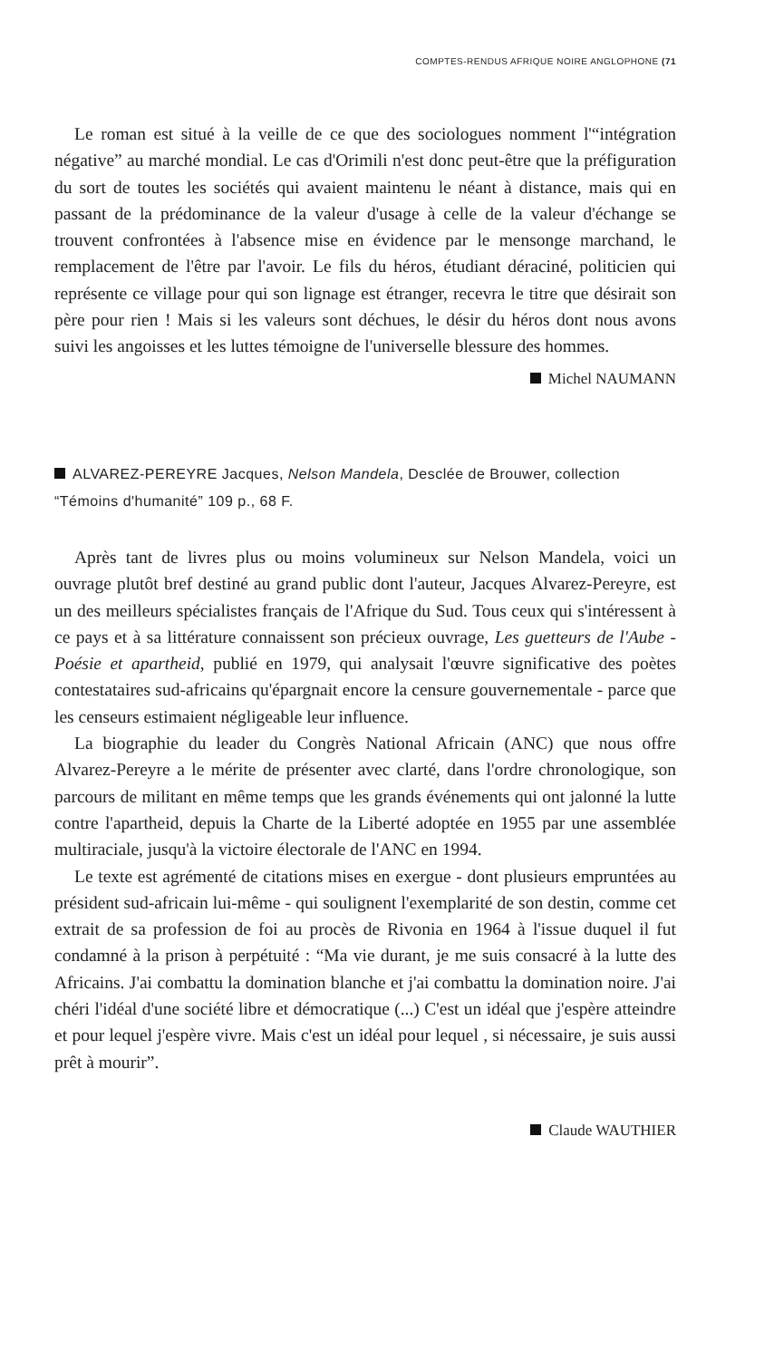COMPTES-RENDUS AFRIQUE NOIRE ANGLOPHONE (71
Le roman est situé à la veille de ce que des sociologues nomment l'“intégration négative” au marché mondial. Le cas d'Orimili n'est donc peut-être que la préfiguration du sort de toutes les sociétés qui avaient maintenu le néant à distance, mais qui en passant de la prédominance de la valeur d'usage à celle de la valeur d'échange se trouvent confrontées à l'absence mise en évidence par le mensonge marchand, le remplacement de l'être par l'avoir. Le fils du héros, étudiant déraciné, politicien qui représente ce village pour qui son lignage est étranger, recevra le titre que désirait son père pour rien ! Mais si les valeurs sont déchues, le désir du héros dont nous avons suivi les angoisses et les luttes témoigne de l'universelle blessure des hommes.
Michel NAUMANN
ALVAREZ-PEREYRE Jacques, Nelson Mandela, Desclée de Brouwer, collection “Témoins d'humanité” 109 p., 68 F.
Après tant de livres plus ou moins volumineux sur Nelson Mandela, voici un ouvrage plutôt bref destiné au grand public dont l'auteur, Jacques Alvarez-Pereyre, est un des meilleurs spécialistes français de l'Afrique du Sud. Tous ceux qui s'intéressent à ce pays et à sa littérature connaissent son précieux ouvrage, Les guetteurs de l'Aube - Poésie et apartheid, publié en 1979, qui analysait l'œuvre significative des poètes contestataires sud-africains qu'épargnait encore la censure gouvernementale - parce que les censeurs estimaient négligeable leur influence.
La biographie du leader du Congrès National Africain (ANC) que nous offre Alvarez-Pereyre a le mérite de présenter avec clarté, dans l'ordre chronologique, son parcours de militant en même temps que les grands événements qui ont jalonné la lutte contre l'apartheid, depuis la Charte de la Liberté adoptée en 1955 par une assemblée multiraciale, jusqu'à la victoire électorale de l'ANC en 1994.
Le texte est agrémenté de citations mises en exergue - dont plusieurs empruntées au président sud-africain lui-même - qui soulignent l'exemplarité de son destin, comme cet extrait de sa profession de foi au procès de Rivonia en 1964 à l'issue duquel il fut condamné à la prison à perpétuité : “Ma vie durant, je me suis consacré à la lutte des Africains. J'ai combattu la domination blanche et j'ai combattu la domination noire. J'ai chéri l'idéal d'une société libre et démocratique (...) C'est un idéal que j'espère atteindre et pour lequel j'espère vivre. Mais c'est un idéal pour lequel , si nécessaire, je suis aussi prêt à mourir”.
Claude WAUTHIER